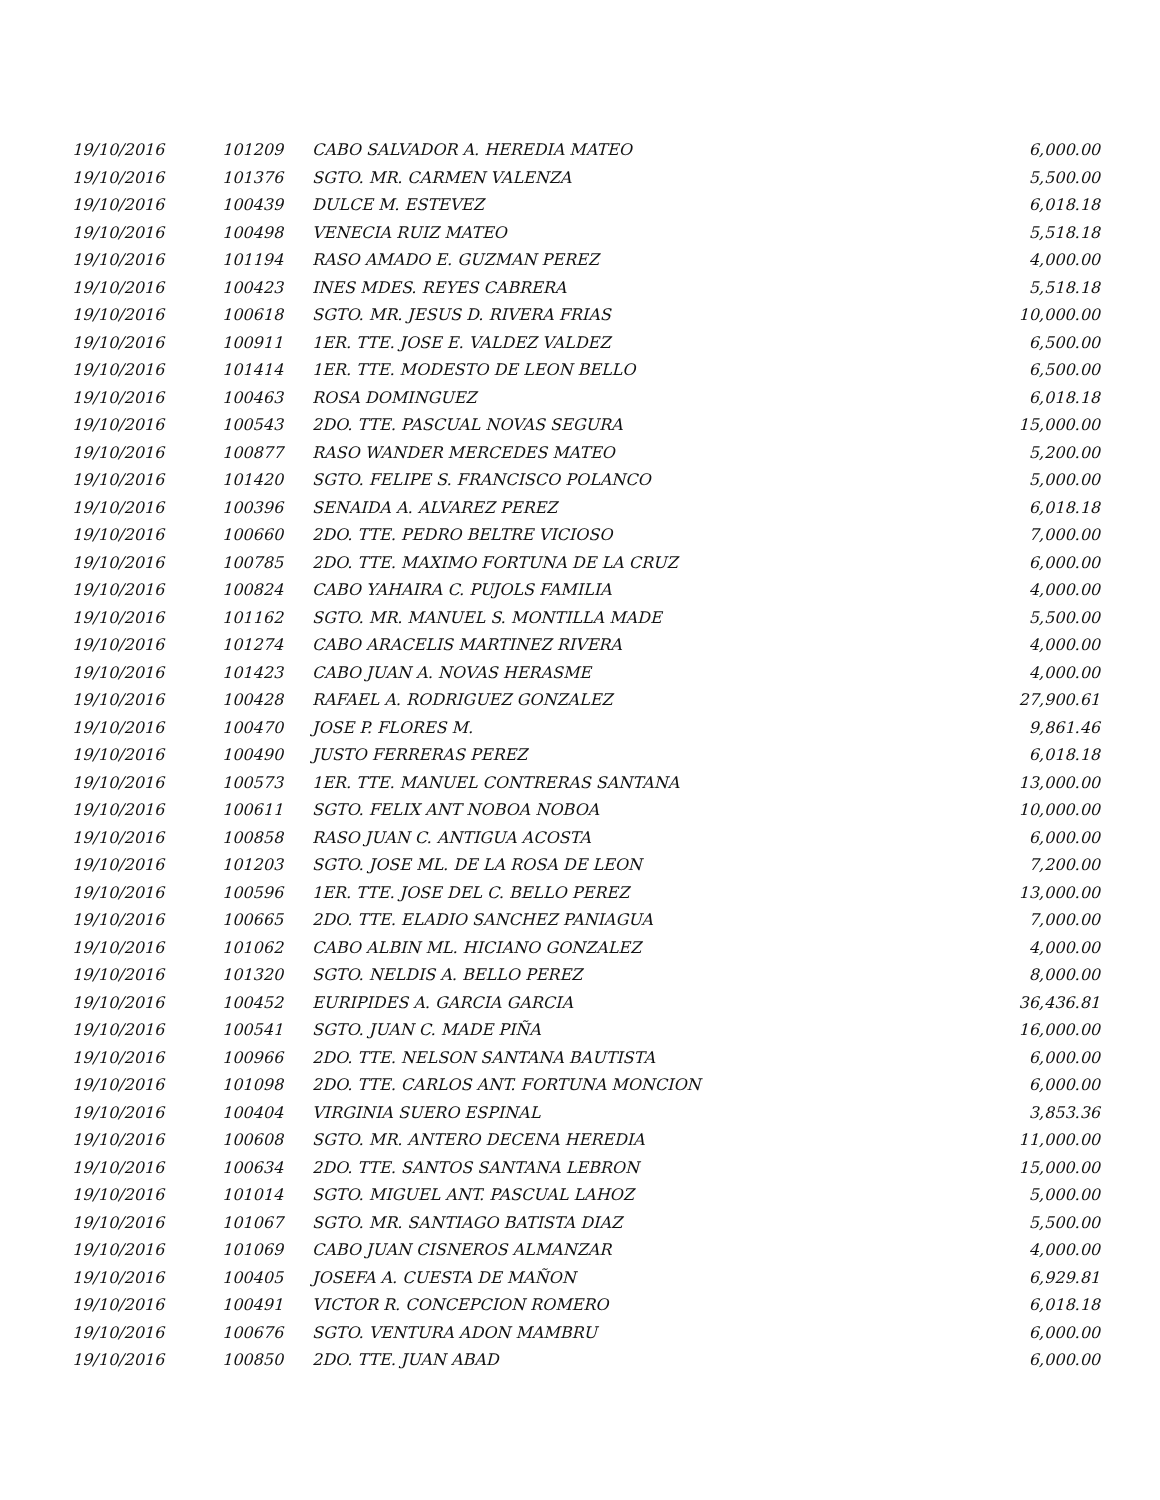| 19/10/2016 | 101209 | CABO SALVADOR A. HEREDIA MATEO | 6,000.00 |
| 19/10/2016 | 101376 | SGTO. MR. CARMEN VALENZA | 5,500.00 |
| 19/10/2016 | 100439 | DULCE M. ESTEVEZ | 6,018.18 |
| 19/10/2016 | 100498 | VENECIA RUIZ MATEO | 5,518.18 |
| 19/10/2016 | 101194 | RASO AMADO E. GUZMAN PEREZ | 4,000.00 |
| 19/10/2016 | 100423 | INES MDES. REYES CABRERA | 5,518.18 |
| 19/10/2016 | 100618 | SGTO. MR. JESUS D. RIVERA FRIAS | 10,000.00 |
| 19/10/2016 | 100911 | 1ER. TTE. JOSE E. VALDEZ VALDEZ | 6,500.00 |
| 19/10/2016 | 101414 | 1ER. TTE. MODESTO DE LEON BELLO | 6,500.00 |
| 19/10/2016 | 100463 | ROSA DOMINGUEZ | 6,018.18 |
| 19/10/2016 | 100543 | 2DO. TTE. PASCUAL NOVAS SEGURA | 15,000.00 |
| 19/10/2016 | 100877 | RASO WANDER MERCEDES MATEO | 5,200.00 |
| 19/10/2016 | 101420 | SGTO. FELIPE S. FRANCISCO POLANCO | 5,000.00 |
| 19/10/2016 | 100396 | SENAIDA A. ALVAREZ PEREZ | 6,018.18 |
| 19/10/2016 | 100660 | 2DO. TTE. PEDRO BELTRE VICIOSO | 7,000.00 |
| 19/10/2016 | 100785 | 2DO. TTE. MAXIMO FORTUNA DE LA CRUZ | 6,000.00 |
| 19/10/2016 | 100824 | CABO YAHAIRA C. PUJOLS FAMILIA | 4,000.00 |
| 19/10/2016 | 101162 | SGTO. MR. MANUEL S. MONTILLA MADE | 5,500.00 |
| 19/10/2016 | 101274 | CABO ARACELIS MARTINEZ RIVERA | 4,000.00 |
| 19/10/2016 | 101423 | CABO JUAN A. NOVAS HERASME | 4,000.00 |
| 19/10/2016 | 100428 | RAFAEL A. RODRIGUEZ GONZALEZ | 27,900.61 |
| 19/10/2016 | 100470 | JOSE P. FLORES M. | 9,861.46 |
| 19/10/2016 | 100490 | JUSTO FERRERAS PEREZ | 6,018.18 |
| 19/10/2016 | 100573 | 1ER. TTE. MANUEL CONTRERAS SANTANA | 13,000.00 |
| 19/10/2016 | 100611 | SGTO. FELIX ANT NOBOA NOBOA | 10,000.00 |
| 19/10/2016 | 100858 | RASO JUAN C. ANTIGUA ACOSTA | 6,000.00 |
| 19/10/2016 | 101203 | SGTO. JOSE ML. DE LA ROSA DE LEON | 7,200.00 |
| 19/10/2016 | 100596 | 1ER. TTE. JOSE DEL C. BELLO PEREZ | 13,000.00 |
| 19/10/2016 | 100665 | 2DO. TTE. ELADIO SANCHEZ PANIAGUA | 7,000.00 |
| 19/10/2016 | 101062 | CABO ALBIN ML. HICIANO GONZALEZ | 4,000.00 |
| 19/10/2016 | 101320 | SGTO. NELDIS A. BELLO PEREZ | 8,000.00 |
| 19/10/2016 | 100452 | EURIPIDES A. GARCIA GARCIA | 36,436.81 |
| 19/10/2016 | 100541 | SGTO. JUAN C. MADE PIÑA | 16,000.00 |
| 19/10/2016 | 100966 | 2DO. TTE. NELSON SANTANA BAUTISTA | 6,000.00 |
| 19/10/2016 | 101098 | 2DO. TTE. CARLOS ANT. FORTUNA MONCION | 6,000.00 |
| 19/10/2016 | 100404 | VIRGINIA SUERO ESPINAL | 3,853.36 |
| 19/10/2016 | 100608 | SGTO. MR. ANTERO DECENA HEREDIA | 11,000.00 |
| 19/10/2016 | 100634 | 2DO. TTE. SANTOS SANTANA LEBRON | 15,000.00 |
| 19/10/2016 | 101014 | SGTO. MIGUEL ANT. PASCUAL LAHOZ | 5,000.00 |
| 19/10/2016 | 101067 | SGTO. MR. SANTIAGO BATISTA DIAZ | 5,500.00 |
| 19/10/2016 | 101069 | CABO JUAN CISNEROS ALMANZAR | 4,000.00 |
| 19/10/2016 | 100405 | JOSEFA A. CUESTA DE MAÑON | 6,929.81 |
| 19/10/2016 | 100491 | VICTOR R. CONCEPCION ROMERO | 6,018.18 |
| 19/10/2016 | 100676 | SGTO. VENTURA ADON MAMBRU | 6,000.00 |
| 19/10/2016 | 100850 | 2DO. TTE. JUAN ABAD | 6,000.00 |